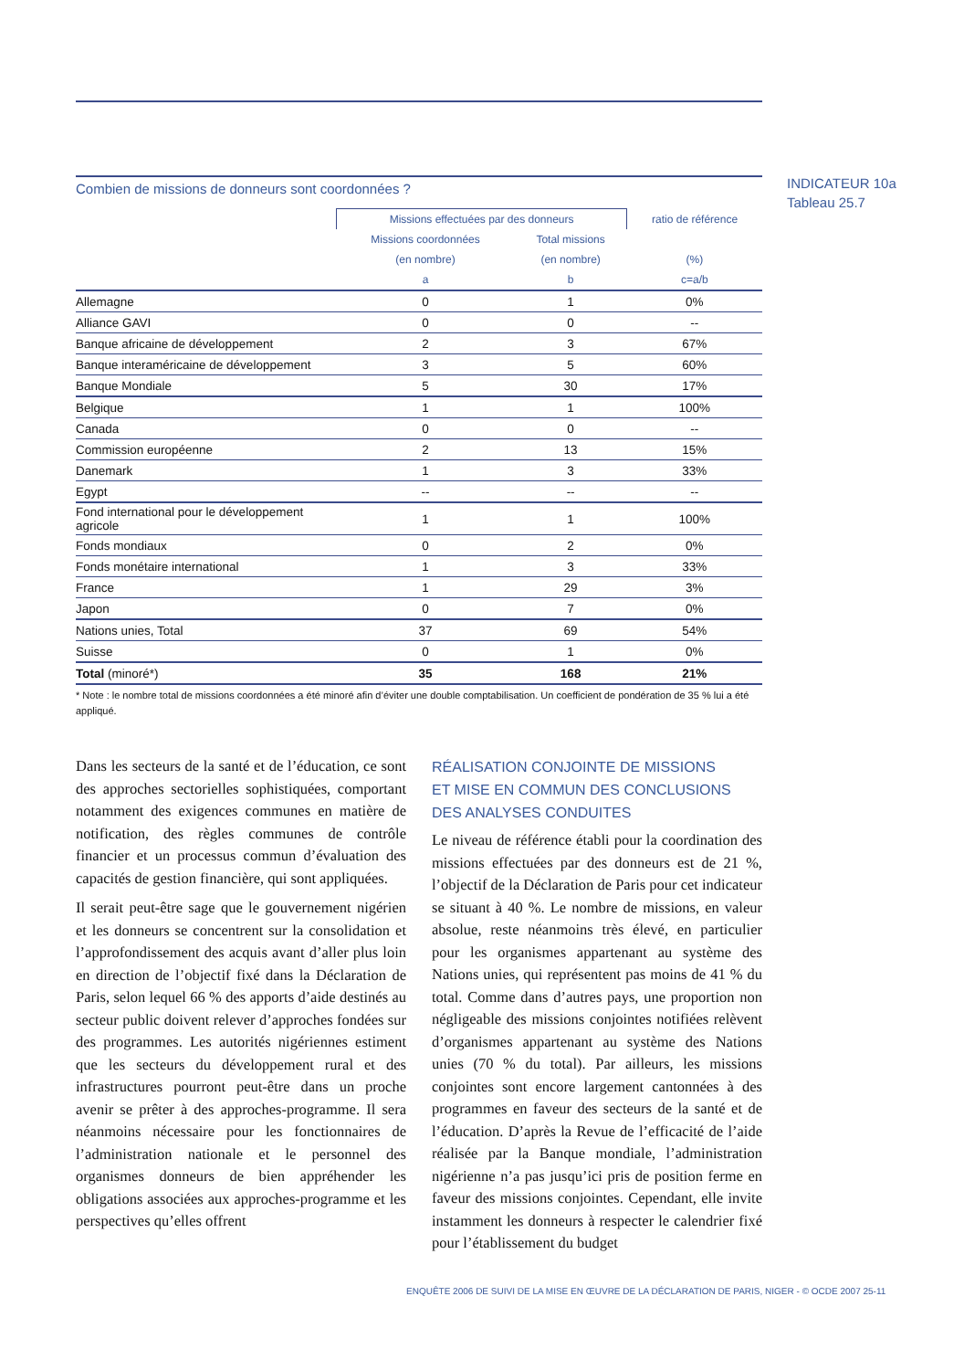INDICATEUR 10a
Tableau 25.7
Combien de missions de donneurs sont coordonnées ?
| | Missions effectuées par des donneurs | | ratio de référence |
| --- | --- | --- | --- |
| | Missions coordonnées | Total missions | |
| | (en nombre) | (en nombre) | (%) |
| | a | b | c=a/b |
| Allemagne | 0 | 1 | 0% |
| Alliance GAVI | 0 | 0 | -- |
| Banque africaine de développement | 2 | 3 | 67% |
| Banque interaméricaine de développement | 3 | 5 | 60% |
| Banque Mondiale | 5 | 30 | 17% |
| Belgique | 1 | 1 | 100% |
| Canada | 0 | 0 | -- |
| Commission européenne | 2 | 13 | 15% |
| Danemark | 1 | 3 | 33% |
| Egypt | -- | -- | -- |
| Fond international pour le développement agricole | 1 | 1 | 100% |
| Fonds mondiaux | 0 | 2 | 0% |
| Fonds monétaire international | 1 | 3 | 33% |
| France | 1 | 29 | 3% |
| Japon | 0 | 7 | 0% |
| Nations unies, Total | 37 | 69 | 54% |
| Suisse | 0 | 1 | 0% |
| Total (minoré*) | 35 | 168 | 21% |
* Note : le nombre total de missions coordonnées a été minoré afin d’éviter une double comptabilisation. Un coefficient de pondération de 35 % lui a été appliqué.
Dans les secteurs de la santé et de l’éducation, ce sont des approches sectorielles sophistiquées, comportant notamment des exigences communes en matière de notification, des règles communes de contrôle financier et un processus commun d’évaluation des capacités de gestion financière, qui sont appliquées.
Il serait peut-être sage que le gouvernement nigérien et les donneurs se concentrent sur la consolidation et l’approfondissement des acquis avant d’aller plus loin en direction de l’objectif fixé dans la Déclaration de Paris, selon lequel 66 % des apports d’aide destinés au secteur public doivent relever d’approches fondées sur des programmes. Les autorités nigériennes estiment que les secteurs du développement rural et des infrastructures pourront peut-être dans un proche avenir se prêter à des approches-programme. Il sera néanmoins nécessaire pour les fonctionnaires de l’administration nationale et le personnel des organismes donneurs de bien appréhender les obligations associées aux approches-programme et les perspectives qu’elles offrent
RÉALISATION CONJOINTE DE MISSIONS
ET MISE EN COMMUN DES CONCLUSIONS
DES ANALYSES CONDUITES
Le niveau de référence établi pour la coordination des missions effectuées par des donneurs est de 21 %, l’objectif de la Déclaration de Paris pour cet indicateur se situant à 40 %. Le nombre de missions, en valeur absolue, reste néanmoins très élevé, en particulier pour les organismes appartenant au système des Nations unies, qui représentent pas moins de 41 % du total. Comme dans d’autres pays, une proportion non négligeable des missions conjointes notifiées relèvent d’organismes appartenant au système des Nations unies (70 % du total). Par ailleurs, les missions conjointes sont encore largement cantonnées à des programmes en faveur des secteurs de la santé et de l’éducation. D’après la Revue de l’efficacité de l’aide réalisée par la Banque mondiale, l’administration nigérienne n’a pas jusqu’ici pris de position ferme en faveur des missions conjointes. Cependant, elle invite instamment les donneurs à respecter le calendrier fixé pour l’établissement du budget
ENQUÊTE 2006 DE SUIVI DE LA MISE EN ŒUVRE DE LA DÉCLARATION DE PARIS, NIGER - © OCDE 2007 25-11